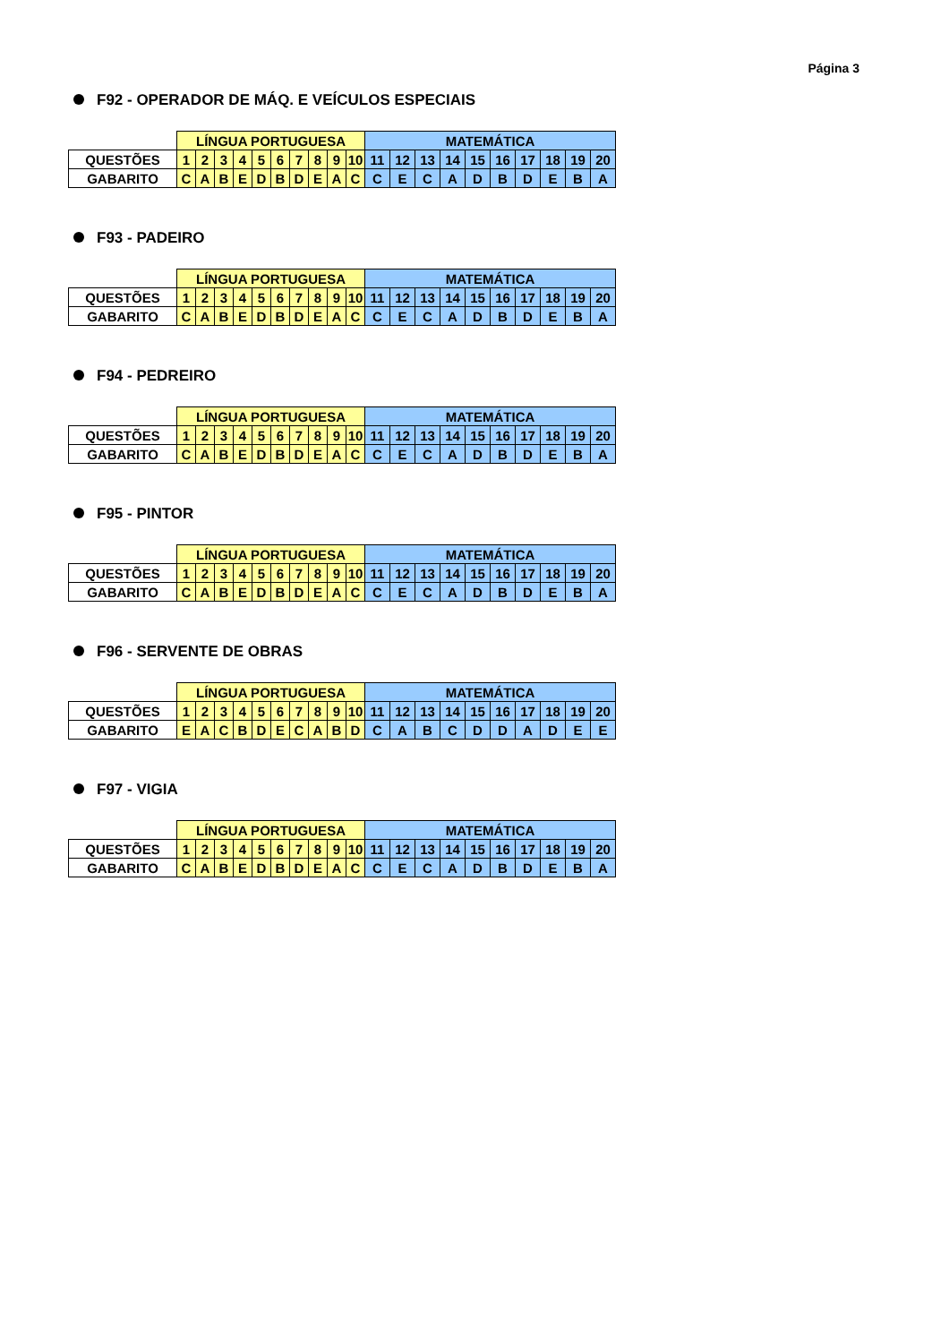Página 3
F92 - OPERADOR DE MÁQ. E VEÍCULOS ESPECIAIS
| | LÍNGUA PORTUGUESA | | | | | | | | | | MATEMÁTICA | | | | | | | | | |
| --- | --- | --- | --- | --- | --- | --- | --- | --- | --- | --- | --- | --- | --- | --- | --- | --- | --- | --- | --- | --- |
| QUESTÕES | 1 | 2 | 3 | 4 | 5 | 6 | 7 | 8 | 9 | 10 | 11 | 12 | 13 | 14 | 15 | 16 | 17 | 18 | 19 | 20 |
| GABARITO | C | A | B | E | D | B | D | E | A | C | C | E | C | A | D | B | D | E | B | A |
F93 - PADEIRO
| | LÍNGUA PORTUGUESA | | | | | | | | | | MATEMÁTICA | | | | | | | | | |
| --- | --- | --- | --- | --- | --- | --- | --- | --- | --- | --- | --- | --- | --- | --- | --- | --- | --- | --- | --- | --- |
| QUESTÕES | 1 | 2 | 3 | 4 | 5 | 6 | 7 | 8 | 9 | 10 | 11 | 12 | 13 | 14 | 15 | 16 | 17 | 18 | 19 | 20 |
| GABARITO | C | A | B | E | D | B | D | E | A | C | C | E | C | A | D | B | D | E | B | A |
F94 - PEDREIRO
| | LÍNGUA PORTUGUESA | | | | | | | | | | MATEMÁTICA | | | | | | | | | |
| --- | --- | --- | --- | --- | --- | --- | --- | --- | --- | --- | --- | --- | --- | --- | --- | --- | --- | --- | --- | --- |
| QUESTÕES | 1 | 2 | 3 | 4 | 5 | 6 | 7 | 8 | 9 | 10 | 11 | 12 | 13 | 14 | 15 | 16 | 17 | 18 | 19 | 20 |
| GABARITO | C | A | B | E | D | B | D | E | A | C | C | E | C | A | D | B | D | E | B | A |
F95 - PINTOR
| | LÍNGUA PORTUGUESA | | | | | | | | | | MATEMÁTICA | | | | | | | | | |
| --- | --- | --- | --- | --- | --- | --- | --- | --- | --- | --- | --- | --- | --- | --- | --- | --- | --- | --- | --- | --- |
| QUESTÕES | 1 | 2 | 3 | 4 | 5 | 6 | 7 | 8 | 9 | 10 | 11 | 12 | 13 | 14 | 15 | 16 | 17 | 18 | 19 | 20 |
| GABARITO | C | A | B | E | D | B | D | E | A | C | C | E | C | A | D | B | D | E | B | A |
F96 - SERVENTE DE OBRAS
| | LÍNGUA PORTUGUESA | | | | | | | | | | MATEMÁTICA | | | | | | | | | |
| --- | --- | --- | --- | --- | --- | --- | --- | --- | --- | --- | --- | --- | --- | --- | --- | --- | --- | --- | --- | --- |
| QUESTÕES | 1 | 2 | 3 | 4 | 5 | 6 | 7 | 8 | 9 | 10 | 11 | 12 | 13 | 14 | 15 | 16 | 17 | 18 | 19 | 20 |
| GABARITO | E | A | C | B | D | E | C | A | B | D | C | A | B | C | D | D | A | D | E | E |
F97 - VIGIA
| | LÍNGUA PORTUGUESA | | | | | | | | | | MATEMÁTICA | | | | | | | | | |
| --- | --- | --- | --- | --- | --- | --- | --- | --- | --- | --- | --- | --- | --- | --- | --- | --- | --- | --- | --- | --- |
| QUESTÕES | 1 | 2 | 3 | 4 | 5 | 6 | 7 | 8 | 9 | 10 | 11 | 12 | 13 | 14 | 15 | 16 | 17 | 18 | 19 | 20 |
| GABARITO | C | A | B | E | D | B | D | E | A | C | C | E | C | A | D | B | D | E | B | A |